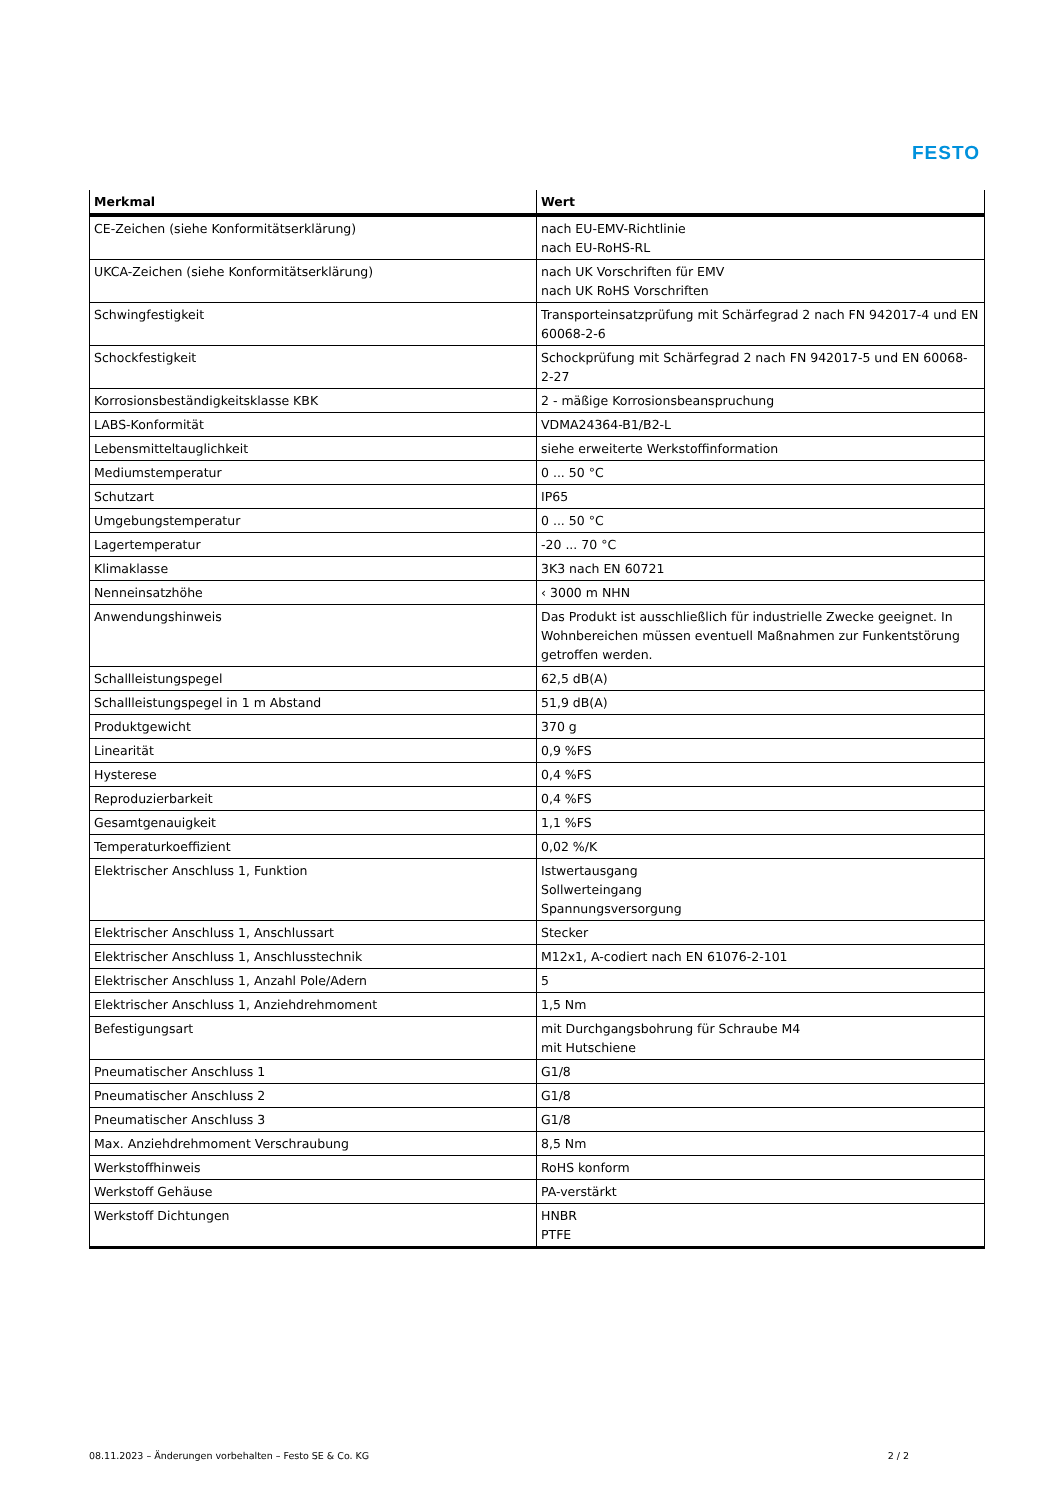FESTO
| Merkmal | Wert |
| --- | --- |
| CE-Zeichen (siehe Konformitätserklärung) | nach EU-EMV-Richtlinie nach EU-RoHS-RL |
| UKCA-Zeichen (siehe Konformitätserklärung) | nach UK Vorschriften für EMV nach UK RoHS Vorschriften |
| Schwingfestigkeit | Transporteinsatzprüfung mit Schärfegrad 2 nach FN 942017-4 und EN 60068-2-6 |
| Schockfestigkeit | Schockprüfung mit Schärfegrad 2 nach FN 942017-5 und EN 60068-2-27 |
| Korrosionsbeständigkeitsklasse KBK | 2 - mäßige Korrosionsbeanspruchung |
| LABS-Konformität | VDMA24364-B1/B2-L |
| Lebensmitteltauglichkeit | siehe erweiterte Werkstoffinformation |
| Mediumstemperatur | 0 ... 50 °C |
| Schutzart | IP65 |
| Umgebungstemperatur | 0 ... 50 °C |
| Lagertemperatur | -20 ... 70 °C |
| Klimaklasse | 3K3 nach EN 60721 |
| Nenneinsatzhöhe | ‹ 3000 m NHN |
| Anwendungshinweis | Das Produkt ist ausschließlich für industrielle Zwecke geeignet. In Wohnbereichen müssen eventuell Maßnahmen zur Funkentstörung getroffen werden. |
| Schallleistungspegel | 62,5 dB(A) |
| Schallleistungspegel in 1 m Abstand | 51,9 dB(A) |
| Produktgewicht | 370 g |
| Linearität | 0,9 %FS |
| Hysterese | 0,4 %FS |
| Reproduzierbarkeit | 0,4 %FS |
| Gesamtgenauigkeit | 1,1 %FS |
| Temperaturkoeffizient | 0,02 %/K |
| Elektrischer Anschluss 1, Funktion | Istwertausgang Sollwerteingang Spannungsversorgung |
| Elektrischer Anschluss 1, Anschlussart | Stecker |
| Elektrischer Anschluss 1, Anschlusstechnik | M12x1, A-codiert nach EN 61076-2-101 |
| Elektrischer Anschluss 1, Anzahl Pole/Adern | 5 |
| Elektrischer Anschluss 1, Anziehdrehmoment | 1,5 Nm |
| Befestigungsart | mit Durchgangsbohrung für Schraube M4 mit Hutschiene |
| Pneumatischer Anschluss 1 | G1/8 |
| Pneumatischer Anschluss 2 | G1/8 |
| Pneumatischer Anschluss 3 | G1/8 |
| Max. Anziehdrehmoment Verschraubung | 8,5 Nm |
| Werkstoffhinweis | RoHS konform |
| Werkstoff Gehäuse | PA-verstärkt |
| Werkstoff Dichtungen | HNBR PTFE |
08.11.2023 – Änderungen vorbehalten – Festo SE & Co. KG 2 / 2